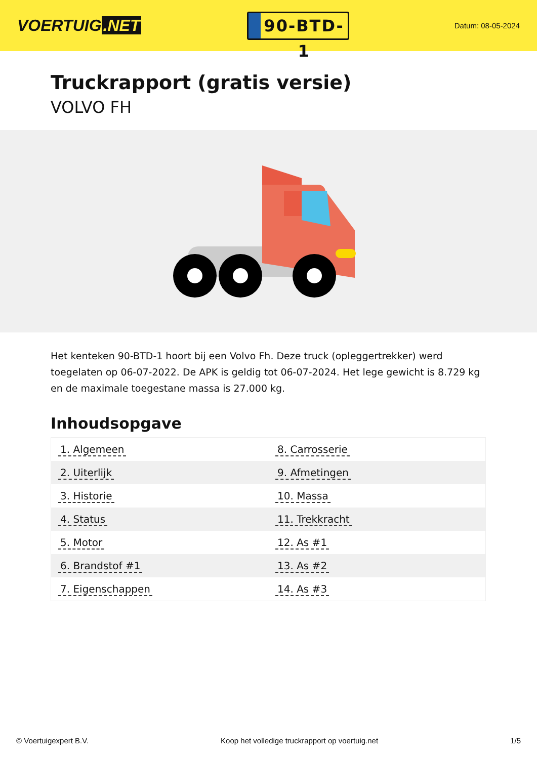VOERTUIG.NET
90-BTD-1
Datum: 08-05-2024
Truckrapport (gratis versie)
VOLVO FH
Het kenteken 90-BTD-1 hoort bij een Volvo Fh. Deze truck (opleggertrekker) werd toegelaten op 06-07-2022. De APK is geldig tot 06-07-2024. Het lege gewicht is 8.729 kg en de maximale toegestane massa is 27.000 kg.
Inhoudsopgave
| 1. Algemeen | 8. Carrosserie |
| 2. Uiterlijk | 9. Afmetingen |
| 3. Historie | 10. Massa |
| 4. Status | 11. Trekkracht |
| 5. Motor | 12. As #1 |
| 6. Brandstof #1 | 13. As #2 |
| 7. Eigenschappen | 14. As #3 |
© Voertuigexpert B.V. Koop het volledige truckrapport op voertuig.net
1/5